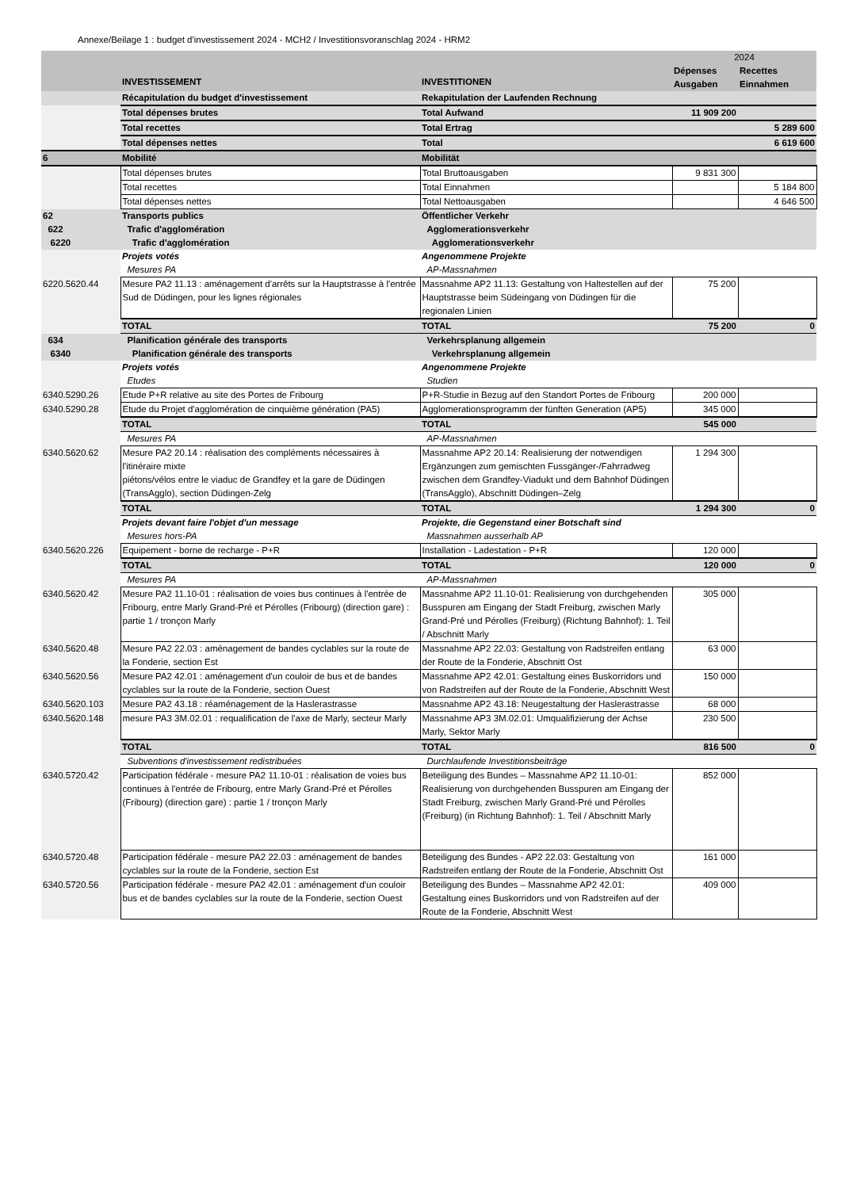Annexe/Beilage 1 : budget d'investissement 2024 - MCH2 / Investitionsvoranschlag 2024 - HRM2
| | | | 2024 | |
| | INVESTISSEMENT | INVESTITIONEN | Dépenses Ausgaben | Recettes Einnahmen |
| | Récapitulation du budget d'investissement | Rekapitulation der Laufenden Rechnung | | |
| | Total dépenses brutes | Total Aufwand | 11 909 200 | |
| | Total recettes | Total Ertrag | | 5 289 600 |
| | Total dépenses nettes | Total | | 6 619 600 |
| 6 | Mobilité | Mobilität | | |
| | Total dépenses brutes | Total Bruttoausgaben | 9 831 300 | |
| | Total recettes | Total Einnahmen | | 5 184 800 |
| | Total dépenses nettes | Total Nettoausgaben | | 4 646 500 |
| 62 | Transports publics | Öffentlicher Verkehr | | |
| 622 | Trafic d'agglomération | Agglomerationsverkehr | | |
| 6220 | Trafic d'agglomération | Agglomerationsverkehr | | |
| | Projets votés | Angenommene Projekte | | |
| | Mesures PA | AP-Massnahmen | | |
| 6220.5620.44 | Mesure PA2 11.13 : aménagement d'arrêts sur la Hauptstrasse à l'entrée Sud de Düdingen, pour les lignes régionales | Massnahme AP2 11.13: Gestaltung von Haltestellen auf der Hauptstrasse beim Südeingang von Düdingen für die regionalen Linien | 75 200 | |
| | TOTAL | TOTAL | 75 200 | 0 |
| 634 | Planification générale des transports | Verkehrsplanung allgemein | | |
| 6340 | Planification générale des transports | Verkehrsplanung allgemein | | |
| | Projets votés | Angenommene Projekte | | |
| | Etudes | Studien | | |
| 6340.5290.26 | Etude P+R relative au site des Portes de Fribourg | P+R-Studie in Bezug auf den Standort Portes de Fribourg | 200 000 | |
| 6340.5290.28 | Etude du Projet d'agglomération de cinquième génération (PA5) | Agglomerationsprogramm der fünften Generation (AP5) | 345 000 | |
| | TOTAL | TOTAL | 545 000 | |
| | Mesures PA | AP-Massnahmen | | |
| 6340.5620.62 | Mesure PA2 20.14 : réalisation des compléments nécessaires à l'itinéraire mixte piétons/vélos entre le viaduc de Grandfey et la gare de Düdingen (TransAgglo), section Düdingen-Zelg | Massnahme AP2 20.14: Realisierung der notwendigen Ergänzungen zum gemischten Fussgänger-/Fahrradweg zwischen dem Grandfey-Viadukt und dem Bahnhof Düdingen (TransAgglo), Abschnitt Düdingen–Zelg | 1 294 300 | |
| | TOTAL | TOTAL | 1 294 300 | 0 |
| | Projets devant faire l'objet d'un message | Projekte, die Gegenstand einer Botschaft sind | | |
| | Mesures hors-PA | Massnahmen ausserhalb AP | | |
| 6340.5620.226 | Equipement - borne de recharge - P+R | Installation - Ladestation - P+R | 120 000 | |
| | TOTAL | TOTAL | 120 000 | 0 |
| | Mesures PA | AP-Massnahmen | | |
| 6340.5620.42 | Mesure PA2 11.10-01 : réalisation de voies bus continues à l'entrée de Fribourg, entre Marly Grand-Pré et Pérolles (Fribourg) (direction gare) : partie 1 / tronçon Marly | Massnahme AP2 11.10-01: Realisierung von durchgehenden Busspuren am Eingang der Stadt Freiburg, zwischen Marly Grand-Pré und Pérolles (Freiburg) (Richtung Bahnhof): 1. Teil / Abschnitt Marly | 305 000 | |
| 6340.5620.48 | Mesure PA2 22.03 : aménagement de bandes cyclables sur la route de la Fonderie, section Est | Massnahme AP2 22.03: Gestaltung von Radstreifen entlang der Route de la Fonderie, Abschnitt Ost | 63 000 | |
| 6340.5620.56 | Mesure PA2 42.01 : aménagement d'un couloir de bus et de bandes cyclables sur la route de la Fonderie, section Ouest | Massnahme AP2 42.01: Gestaltung eines Buskorridors und von Radstreifen auf der Route de la Fonderie, Abschnitt West | 150 000 | |
| 6340.5620.103 | Mesure PA2 43.18 : réaménagement de la Haslerastrasse | Massnahme AP2 43.18: Neugestaltung der Haslerastrasse | 68 000 | |
| 6340.5620.148 | mesure PA3 3M.02.01 : requalification de l'axe de Marly, secteur Marly | Massnahme AP3 3M.02.01: Umqualifizierung der Achse Marly, Sektor Marly | 230 500 | |
| | TOTAL | TOTAL | 816 500 | 0 |
| | Subventions d'investissement redistribuées | Durchlaufende Investitionsbeiträge | | |
| 6340.5720.42 | Participation fédérale - mesure PA2 11.10-01 : réalisation de voies bus continues à l'entrée de Fribourg, entre Marly Grand-Pré et Pérolles (Fribourg) (direction gare) : partie 1 / tronçon Marly | Beteiligung des Bundes – Massnahme AP2 11.10-01: Realisierung von durchgehenden Busspuren am Eingang der Stadt Freiburg, zwischen Marly Grand-Pré und Pérolles (Freiburg) (in Richtung Bahnhof): 1. Teil / Abschnitt Marly | 852 000 | |
| 6340.5720.48 | Participation fédérale - mesure PA2 22.03 : aménagement de bandes cyclables sur la route de la Fonderie, section Est | Beteiligung des Bundes - AP2 22.03: Gestaltung von Radstreifen entlang der Route de la Fonderie, Abschnitt Ost | 161 000 | |
| 6340.5720.56 | Participation fédérale - mesure PA2 42.01 : aménagement d'un couloir bus et de bandes cyclables sur la route de la Fonderie, section Ouest | Beteiligung des Bundes – Massnahme AP2 42.01: Gestaltung eines Buskorridors und von Radstreifen auf der Route de la Fonderie, Abschnitt West | 409 000 | |